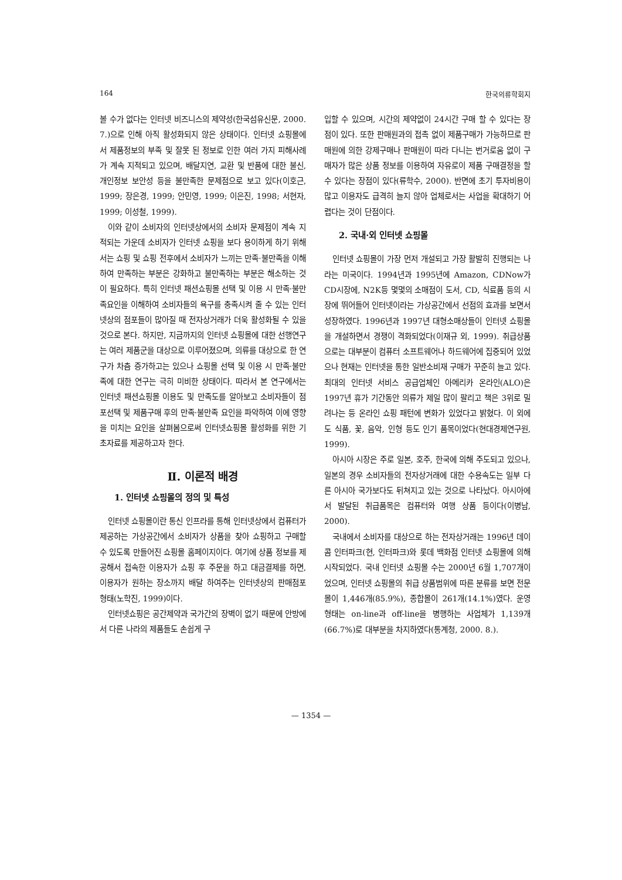164 한국의류학회지
볼 수가 없다는 인터넷 비즈니스의 제약성(한국섬유신문, 2000. 7.)으로 인해 아직 활성화되지 않은 상태이다. 인터넷 쇼핑몰에서 제품정보의 부족 및 잘못 된 정보로 인한 여러 가지 피해사례가 계속 지적되고 있으며, 배달지연, 교환 및 반품에 대한 불신, 개인정보 보안성 등을 불만족한 문제점으로 보고 있다(이호근, 1999; 장은경, 1999; 안민영, 1999; 이은진, 1998; 서현자, 1999; 이성철, 1999).
이와 같이 소비자의 인터넷상에서의 소비자 문제점이 계속 지적되는 가운데 소비자가 인터넷 쇼핑을 보다 용이하게 하기 위해서는 쇼핑 및 쇼핑 전후에서 소비자가 느끼는 만족·불만족을 이해하여 만족하는 부분은 강화하고 불만족하는 부분은 해소하는 것이 필요하다. 특히 인터넷 패션쇼핑몰 선택 및 이용 시 만족·불만족요인을 이해하여 소비자들의 욕구를 충족시켜 줄 수 있는 인터넷상의 점포들이 많아질 때 전자상거래가 더욱 활성화될 수 있을 것으로 본다. 하지만, 지금까지의 인터넷 쇼핑몰에 대한 선행연구는 여러 제품군을 대상으로 이루어졌으며, 의류를 대상으로 한 연구가 차츰 증가하고는 있으나 쇼핑몰 선택 및 이용 시 만족·불만족에 대한 연구는 극히 미비한 상태이다. 따라서 본 연구에서는 인터넷 패션쇼핑몰 이용도 및 만족도를 알아보고 소비자들이 점포선택 및 제품구매 후의 만족·불만족 요인을 파악하여 이에 영향을 미치는 요인을 살펴봄으로써 인터넷쇼핑몰 활성화를 위한 기초자료를 제공하고자 한다.
Ⅱ. 이론적 배경
1. 인터넷 쇼핑몰의 정의 및 특성
인터넷 쇼핑몰이란 통신 인프라를 통해 인터넷상에서 컴퓨터가 제공하는 가상공간에서 소비자가 상품을 찾아 쇼핑하고 구매할 수 있도록 만들어진 쇼핑몰 홈페이지이다. 여기에 상품 정보를 제공해서 접속한 이용자가 쇼핑 후 주문을 하고 대금결제를 하면, 이용자가 원하는 장소까지 배달 하여주는 인터넷상의 판매점포 형태(노학진, 1999)이다.
인터넷쇼핑은 공간제약과 국가간의 장벽이 없기 때문에 안방에서 다른 나라의 제품들도 손쉽게 구
입할 수 있으며, 시간의 제약없이 24시간 구매 할 수 있다는 장점이 있다. 또한 판매원과의 접촉 없이 제품구매가 가능하므로 판매원에 의한 강제구매나 판매원이 따라 다니는 번거로움 없이 구매자가 많은 상품 정보를 이용하여 자유로이 제품 구매결정을 할 수 있다는 장점이 있다(류학수, 2000). 반면에 초기 투자비용이 많고 이용자도 급격히 늘지 않아 업체로서는 사업을 확대하기 어렵다는 것이 단점이다.
2. 국내·외 인터넷 쇼핑몰
인터넷 쇼핑몰이 가장 먼저 개설되고 가장 활발히 진행되는 나라는 미국이다. 1994년과 1995년에 Amazon, CDNow가 CD시장에, N2K등 몇몇의 소매점이 도서, CD, 식료품 등의 시장에 뛰어들어 인터넷이라는 가상공간에서 선점의 효과를 보면서 성장하였다. 1996년과 1997년 대형소매상들이 인터넷 쇼핑몰을 개설하면서 경쟁이 격화되었다(이재규 외, 1999). 취급상품으로는 대부분이 컴퓨터 소프트웨어나 하드웨어에 집중되어 있었으나 현재는 인터넷을 통한 일반소비재 구매가 꾸준히 늘고 있다. 최대의 인터넷 서비스 공급업체인 아메리카 온라인(ALO)은 1997년 휴가 기간동안 의류가 제일 많이 팔리고 책은 3위로 밀려나는 등 온라인 쇼핑 패턴에 변화가 있었다고 밝혔다. 이 외에도 식품, 꽃, 음악, 인형 등도 인기 품목이었다(현대경제연구원, 1999).
아시아 시장은 주로 일본, 호주, 한국에 의해 주도되고 있으나, 일본의 경우 소비자들의 전자상거래에 대한 수용속도는 일부 다른 아시아 국가보다도 뒤쳐지고 있는 것으로 나타났다. 아시아에서 발달된 취급품목은 컴퓨터와 여행 상품 등이다(이병남, 2000).
국내에서 소비자를 대상으로 하는 전자상거래는 1996년 데이콤 인터파크(현, 인터파크)와 롯데 백화점 인터넷 쇼핑몰에 의해 시작되었다. 국내 인터넷 쇼핑몰 수는 2000년 6월 1,707개이었으며, 인터넷 쇼핑몰의 취급 상품범위에 따른 분류를 보면 전문몰이 1,446개(85.9%), 종합몰이 261개(14.1%)였다. 운영형태는 on-line과 off-line을 병행하는 사업체가 1,139개(66.7%)로 대부분을 차지하였다(통계청, 2000. 8.).
— 1354 —